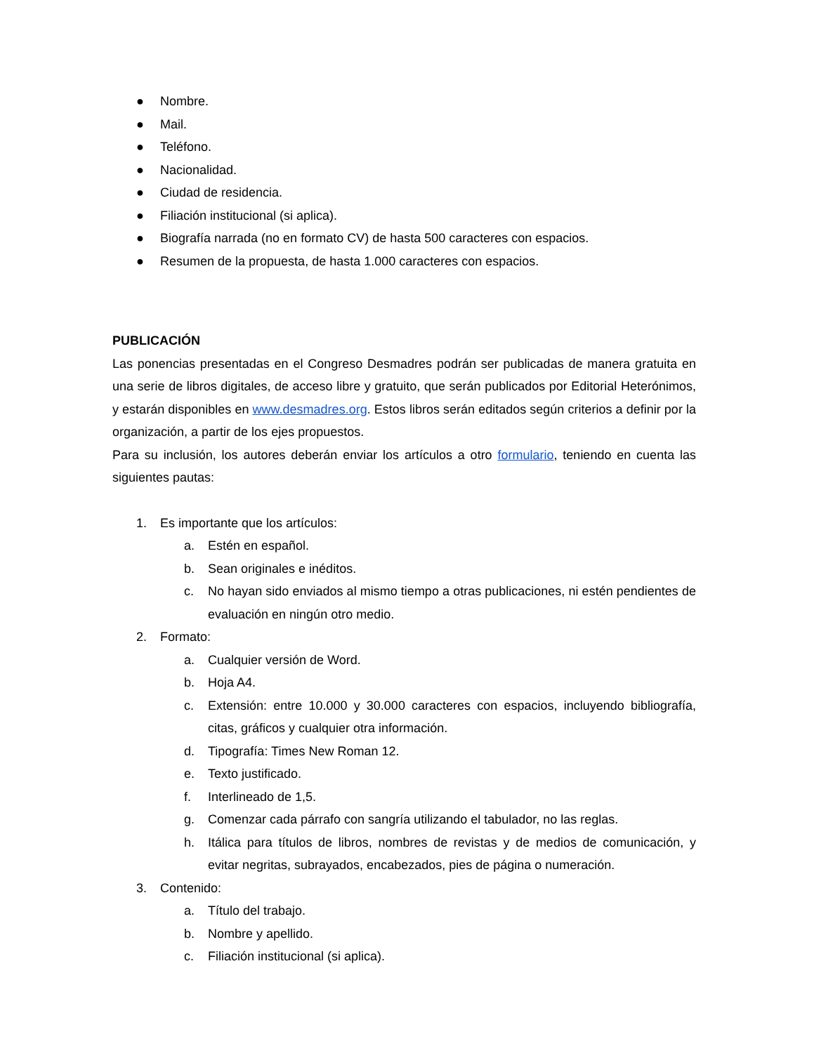● Nombre.
● Mail.
● Teléfono.
● Nacionalidad.
● Ciudad de residencia.
● Filiación institucional (si aplica).
● Biografía narrada (no en formato CV) de hasta 500 caracteres con espacios.
● Resumen de la propuesta, de hasta 1.000 caracteres con espacios.
PUBLICACIÓN
Las ponencias presentadas en el Congreso Desmadres podrán ser publicadas de manera gratuita en una serie de libros digitales, de acceso libre y gratuito, que serán publicados por Editorial Heterónimos, y estarán disponibles en www.desmadres.org. Estos libros serán editados según criterios a definir por la organización, a partir de los ejes propuestos.
Para su inclusión, los autores deberán enviar los artículos a otro formulario, teniendo en cuenta las siguientes pautas:
1. Es importante que los artículos:
a. Estén en español.
b. Sean originales e inéditos.
c. No hayan sido enviados al mismo tiempo a otras publicaciones, ni estén pendientes de evaluación en ningún otro medio.
2. Formato:
a. Cualquier versión de Word.
b. Hoja A4.
c. Extensión: entre 10.000 y 30.000 caracteres con espacios, incluyendo bibliografía, citas, gráficos y cualquier otra información.
d. Tipografía: Times New Roman 12.
e. Texto justificado.
f. Interlineado de 1,5.
g. Comenzar cada párrafo con sangría utilizando el tabulador, no las reglas.
h. Itálica para títulos de libros, nombres de revistas y de medios de comunicación, y evitar negritas, subrayados, encabezados, pies de página o numeración.
3. Contenido:
a. Título del trabajo.
b. Nombre y apellido.
c. Filiación institucional (si aplica).